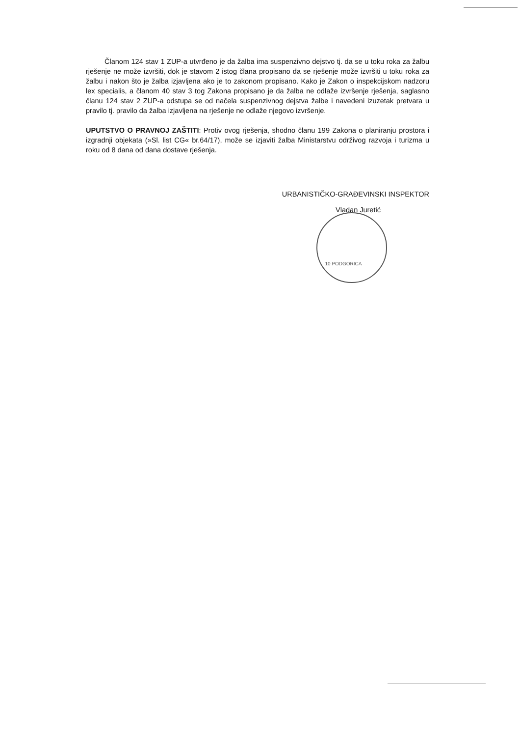Članom 124 stav 1 ZUP-a utvrđeno je da žalba ima suspenzivno dejstvo tj. da se u toku roka za žalbu rješenje ne može izvršiti, dok je stavom 2 istog člana propisano da se rješenje može izvršiti u toku roka za žalbu i nakon što je žalba izjavljena ako je to zakonom propisano. Kako je Zakon o inspekcijskom nadzoru lex specialis, a članom 40 stav 3 tog Zakona propisano je da žalba ne odlaže izvršenje rješenja, saglasno članu 124 stav 2 ZUP-a odstupa se od načela suspenzivnog dejstva žalbe i navedeni izuzetak pretvara u pravilo tj. pravilo da žalba izjavljena na rješenje ne odlaže njegovo izvršenje.
UPUTSTVO O PRAVNOJ ZAŠTITI: Protiv ovog rješenja, shodno članu 199 Zakona o planiranju prostora i izgradnji objekata (»Sl. list CG« br.64/17), može se izjaviti žalba Ministarstvu održivog razvoja i turizma u roku od 8 dana od dana dostave rješenja.
URBANISTIČKO-GRAĐEVINSKI INSPEKTOR
Vladan Juretić
10 PODGORICA